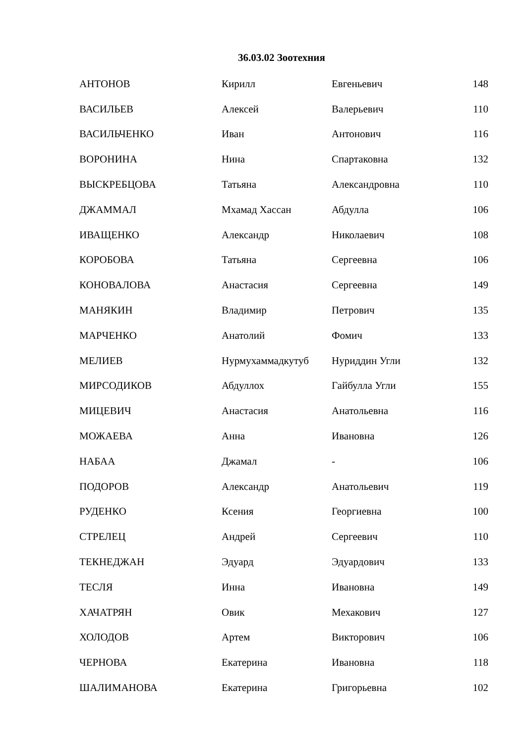36.03.02 Зоотехния
| АНТОНОВ | Кирилл | Евгеньевич | 148 |
| ВАСИЛЬЕВ | Алексей | Валерьевич | 110 |
| ВАСИЛЬЧЕНКО | Иван | Антонович | 116 |
| ВОРОНИНА | Нина | Спартаковна | 132 |
| ВЫСКРЕБЦОВА | Татьяна | Александровна | 110 |
| ДЖАММАЛ | Мхамад Хассан | Абдулла | 106 |
| ИВАЩЕНКО | Александр | Николаевич | 108 |
| КОРОБОВА | Татьяна | Сергеевна | 106 |
| КОНОВАЛОВА | Анастасия | Сергеевна | 149 |
| МАНЯКИН | Владимир | Петрович | 135 |
| МАРЧЕНКО | Анатолий | Фомич | 133 |
| МЕЛИЕВ | Нурмухаммадкутуб | Нуриддин Угли | 132 |
| МИРСОДИКОВ | Абдуллох | Гайбулла Угли | 155 |
| МИЦЕВИЧ | Анастасия | Анатольевна | 116 |
| МОЖАЕВА | Анна | Ивановна | 126 |
| НАБАА | Джамал | - | 106 |
| ПОДОРОВ | Александр | Анатольевич | 119 |
| РУДЕНКО | Ксения | Георгиевна | 100 |
| СТРЕЛЕЦ | Андрей | Сергеевич | 110 |
| ТЕКНЕДЖАН | Эдуард | Эдуардович | 133 |
| ТЕСЛЯ | Инна | Ивановна | 149 |
| ХАЧАТРЯН | Овик | Мехакович | 127 |
| ХОЛОДОВ | Артем | Викторович | 106 |
| ЧЕРНОВА | Екатерина | Ивановна | 118 |
| ШАЛИМАНОВА | Екатерина | Григорьевна | 102 |